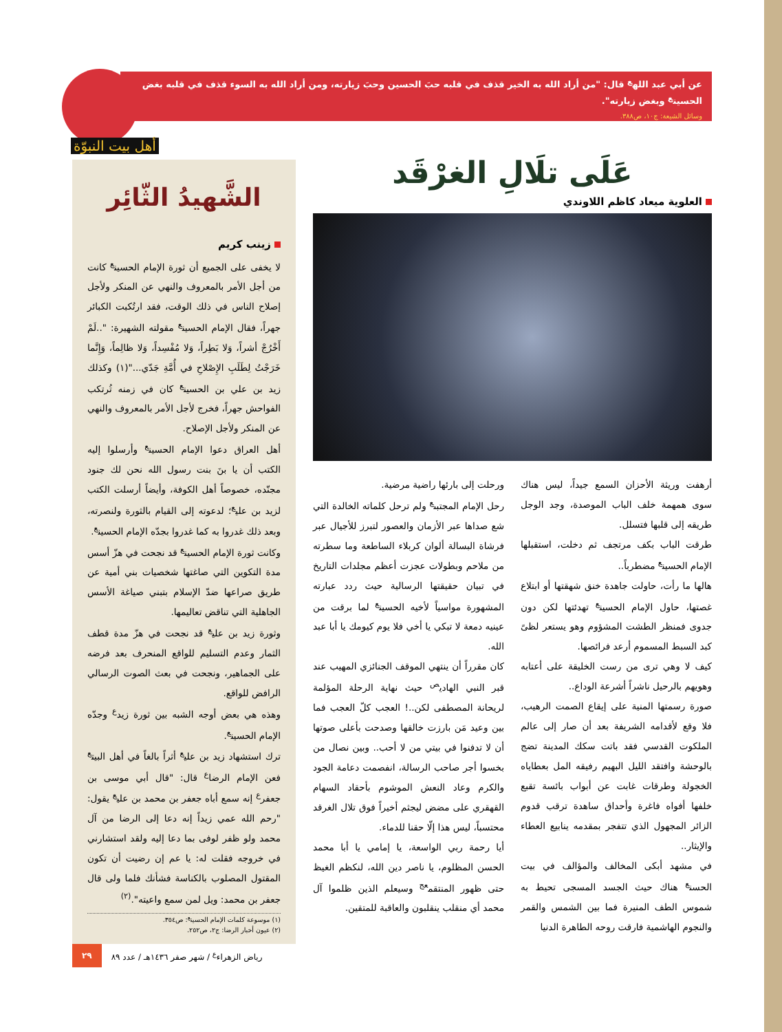عن أبي عبد الله<sup>ع</sup> قال: "من أراد الله به الخير قذف في قلبه حبَ الحسين وحبَ زيارته، ومن أراد الله به السوء قذف في قلبه بغض الحسين<sup>ع</sup> وبغض زيارته".
وسائل الشيعة: ج١٠، ص٣٨٨.
أهل بيت النبوّة
الشَّهيدُ الثّائِر
زينب كريم
لا يخفى على الجميع أن ثورة الإمام الحسين<sup>ع</sup> كانت من أجل الأمر بالمعروف والنهي عن المنكر ولأجل إصلاح الناس في ذلك الوقت، فقد ارتُكبت الكبائر جهراً، فقال الإمام الحسين<sup>ع</sup> مقولته الشهيرة: "..لَمْ أَخْرُجْ أشراً، وَلا بَطِراً، وَلا مُفْسِداً، وَلا ظالِماً، وَإِنَّما خَرَجْتُ لِطَلَبِ الإِصْلاحِ في أُمَّةِ جَدّي..."(١) وكذلك زيد بن علي بن الحسين<sup>ع</sup> كان في زمنه تُرتكب الفواحش جهراً، فخرج لأجل الأمر بالمعروف والنهي عن المنكر ولأجل الإصلاح.
أهل العراق دعوا الإمام الحسين<sup>ع</sup> وأرسلوا إليه الكتب أن يا بنَ بنت رسول الله نحن لك جنود مجنّده، خصوصاً أهل الكوفة، وأيضاً أرسلت الكتب لزيد بن علي<sup>ع</sup>؛ لدعوته إلى القيام بالثورة ولنصرته، وبعد ذلك غدروا به كما غدروا بجدّه الإمام الحسين<sup>ع</sup>.
وكانت ثورة الإمام الحسين<sup>ع</sup> قد نجحت في هزّ أسس مدة التكوين التي صاغتها شخصيات بني أمية عن طريق صراعها ضدّ الإسلام بتبني صياغة الأسس الجاهلية التي تناقض تعاليمها.
وثورة زيد بن علي<sup>ع</sup> قد نجحت في هزّ مدة قطف الثمار وعدم التسليم للواقع المنحرف بعد فرضه على الجماهير، ونجحت في بعث الصوت الرسالي الرافض للواقع.
وهذه هي بعض أوجه الشبه بين ثورة زيد<sup>ع</sup> وجدّه الإمام الحسين<sup>ع</sup>.
ترك استشهاد زيد بن علي<sup>ع</sup> أثراً بالغاً في أهل البيت<sup>ع</sup> فعن الإمام الرضا<sup>ع</sup> قال: "قال أبي موسى بن جعفر<sup>ع</sup> إنه سمع أباه جعفر بن محمد بن علي<sup>ع</sup> يقول: "رحم الله عمي زيداً إنه دعا إلى الرضا من آل محمد ولو ظفر لوفى بما دعا إليه ولقد استشارني في خروجه فقلت له: يا عم إن رضيت أن تكون المقتول المصلوب بالكناسة فشأنك فلما ولى قال جعفر بن محمد: ويل لمن سمع واعيته".<sup>(٢)</sup>
(١) موسوعة كلمات الإمام الحسين<sup>ع</sup>: ص٣٥٤.
(٢) عيون أخبار الرضا: ج٢، ص٢٥٢.
عَلَى تلَالِ الغرْقَد
العلوية ميعاد كاظم اللاوندي
أرهفت وريثة الأحزان السمع جيداً، ليس هناك سوى همهمة خلف الباب الموصدة، وجد الوجل طريقه إلى قلبها فتسلل.
طرقت الباب بكف مرتجف ثم دخلت، استقبلها الإمام الحسين<sup>ع</sup> مضطرباً..
هالها ما رأت، حاولت جاهدة خنق شهقتها أو ابتلاع غصتها، حاول الإمام الحسين<sup>ع</sup> تهدئتها لكن دون جدوى فمنظر الطشت المشؤوم وهو يستعر لظىً كبد السبط المسموم أرعد فرائصها.
كيف لا وهي ترى من رست الخليقة على أعتابه وهويهم بالرحيل ناشراً أشرعة الوداع..
صورة رسمتها المنية على إيقاع الصمت الرهيب، فلا وقع لأقدامه الشريفة بعد أن صار إلى عالم الملكوت القدسي فقد باتت سكك المدينة تضج بالوحشة وافتقد الليل البهيم رفيقه المل بعطاياه الخجولة وطرقات غابت عن أبواب بائسة تقبع خلفها أفواه فاغرة وأحداق ساهدة ترقب قدوم الزائر المجهول الذي تتفجر بمقدمه ينابيع العطاء والإيثار..
في مشهد أبكى المخالف والمؤالف في بيت الحسن<sup>ع</sup> هناك حيث الجسد المسجى تحيط به شموس الطف المنيرة فما بين الشمس والقمر والنجوم الهاشمية فارقت روحه الطاهرة الدنيا
ورحلت إلى بارئها راضية مرضية.
رحل الإمام المجتبى<sup>ع</sup> ولم ترحل كلماته الخالدة التي شع صداها عبر الأزمان والعصور لتبرز للأجيال عبر فرشاة البسالة ألوان كربلاء الساطعة وما سطرته من ملاحم وبطولات عجزت أعظم مجلدات التاريخ في تبيان حقيقتها الرسالية حيث ردد عبارته المشهورة مواسياً لأخيه الحسين<sup>ع</sup> لما برقت من عينيه دمعة لا تبكي يا أخي فلا يوم كيومك يا أبا عبد الله.
كان مقرراً أن ينتهي الموقف الجنائزي المهيب عند قبر النبي الهادي<sup>ص</sup> حيث نهاية الرحلة المؤلمة لريحانة المصطفى لكن..! العجب كلّ العجب فما بين وعيد مَن بارزت خالقها وصدحت بأعلى صوتها أن لا تدفنوا في بيتي من لا أحب.. وبين نصال من بخسوا أجر صاحب الرسالة، انفصمت دعامة الجود والكرم وعاد النعش الموشوم بأحقاد السهام القهقري على مضض ليجثم أخيراً فوق تلال الغرقد محتسباً، ليس هذا إلّا حقنا للدماء.
أيا رحمة ربي الواسعة، يا إمامي يا أبا محمد الحسن المظلوم، يا ناصر دين الله، لنكظم الغيظ حتى ظهور المنتقم<sup>عج</sup> وسيعلم الذين ظلموا آل محمد أي منقلب ينقلبون والعاقبة للمتقين.
رياض الزهراء<sup>ع</sup> / شهر صفر ١٤٣٦هـ / عدد ٨٩ ٢٩